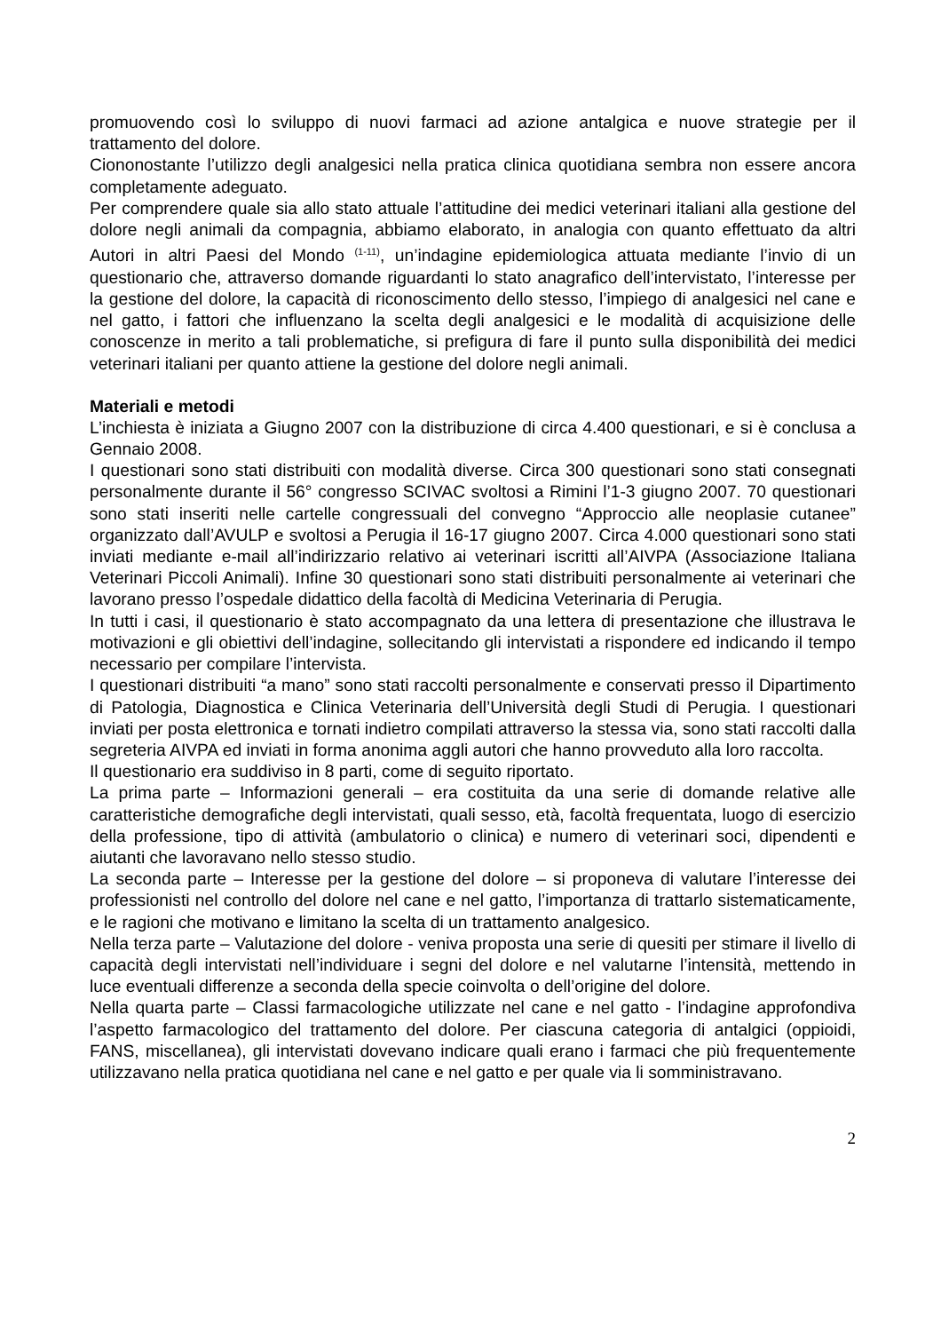promuovendo così lo sviluppo di nuovi farmaci ad azione antalgica e nuove strategie per il trattamento del dolore.
Ciononostante l’utilizzo degli analgesici nella pratica clinica quotidiana sembra non essere ancora completamente adeguato.
Per comprendere quale sia allo stato attuale l’attitudine dei medici veterinari italiani alla gestione del dolore negli animali da compagnia, abbiamo elaborato, in analogia con quanto effettuato da altri Autori in altri Paesi del Mondo <sup>(1-11)</sup>, un’indagine epidemiologica attuata mediante l’invio di un questionario che, attraverso domande riguardanti lo stato anagrafico dell’intervistato, l’interesse per la gestione del dolore, la capacità di riconoscimento dello stesso, l’impiego di analgesici nel cane e nel gatto, i fattori che influenzano la scelta degli analgesici e le modalità di acquisizione delle conoscenze in merito a tali problematiche, si prefigura di fare il punto sulla disponibilità dei medici veterinari italiani per quanto attiene la gestione del dolore negli animali.
Materiali e metodi
L’inchiesta è iniziata a Giugno 2007 con la distribuzione di circa 4.400 questionari, e si è conclusa a Gennaio 2008.
I questionari sono stati distribuiti con modalità diverse. Circa 300 questionari sono stati consegnati personalmente durante il 56° congresso SCIVAC svoltosi a Rimini l’1-3 giugno 2007. 70 questionari sono stati inseriti nelle cartelle congressuali del convegno “Approccio alle neoplasie cutanee” organizzato dall’AVULP e svoltosi a Perugia il 16-17 giugno 2007. Circa 4.000 questionari sono stati inviati mediante e-mail all’indirizzario relativo ai veterinari iscritti all’AIVPA (Associazione Italiana Veterinari Piccoli Animali). Infine 30 questionari sono stati distribuiti personalmente ai veterinari che lavorano presso l’ospedale didattico della facoltà di Medicina Veterinaria di Perugia.
In tutti i casi, il questionario è stato accompagnato da una lettera di presentazione che illustrava le motivazioni e gli obiettivi dell’indagine, sollecitando gli intervistati a rispondere ed indicando il tempo necessario per compilare l’intervista.
I questionari distribuiti “a mano” sono stati raccolti personalmente e conservati presso il Dipartimento di Patologia, Diagnostica e Clinica Veterinaria dell’Università degli Studi di Perugia. I questionari inviati per posta elettronica e tornati indietro compilati attraverso la stessa via, sono stati raccolti dalla segreteria AIVPA ed inviati in forma anonima aggli autori che hanno provveduto alla loro raccolta.
Il questionario era suddiviso in 8 parti, come di seguito riportato.
La prima parte – Informazioni generali – era costituita da una serie di domande relative alle caratteristiche demografiche degli intervistati, quali sesso, età, facoltà frequentata, luogo di esercizio della professione, tipo di attività (ambulatorio o clinica) e numero di veterinari soci, dipendenti e aiutanti che lavoravano nello stesso studio.
La seconda parte – Interesse per la gestione del dolore – si proponeva di valutare l’interesse dei professionisti nel controllo del dolore nel cane e nel gatto, l’importanza di trattarlo sistematicamente, e le ragioni che motivano e limitano la scelta di un trattamento analgesico.
Nella terza parte – Valutazione del dolore - veniva proposta una serie di quesiti per stimare il livello di capacità degli intervistati nell’individuare i segni del dolore e nel valutarne l’intensità, mettendo in luce eventuali differenze a seconda della specie coinvolta o dell’origine del dolore.
Nella quarta parte – Classi farmacologiche utilizzate nel cane e nel gatto - l’indagine approfondiva l’aspetto farmacologico del trattamento del dolore. Per ciascuna categoria di antalgici (oppioidi, FANS, miscellanea), gli intervistati dovevano indicare quali erano i farmaci che più frequentemente utilizzavano nella pratica quotidiana nel cane e nel gatto e per quale via li somministravano.
2